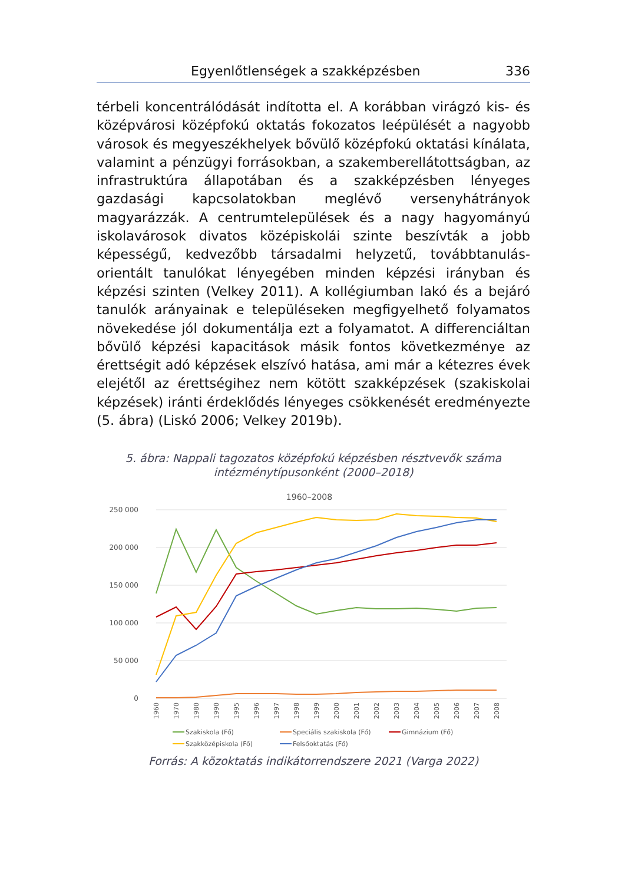Egyenlőtlenségek a szakképzésben 336
térbeli koncentrálódását indította el. A korábban virágzó kis- és középvárosi középfokú oktatás fokozatos leépülését a nagyobb városok és megyeszékhelyek bővülő középfokú oktatási kínálata, valamint a pénzügyi forrásokban, a szakemberellátottságban, az infrastruktúra állapotában és a szakképzésben lényeges gazdasági kapcsolatokban meglévő versenyhátrányok magyarázzák. A centrumtelepülések és a nagy hagyományú iskolavárosok divatos középiskolái szinte beszívták a jobb képességű, kedvezőbb társadalmi helyzetű, továbbtanulás-orientált tanulókat lényegében minden képzési irányban és képzési szinten (Velkey 2011). A kollégiumban lakó és a bejáró tanulók arányainak e településeken megfigyelhető folyamatos növekedése jól dokumentálja ezt a folyamatot. A differenciáltan bővülő képzési kapacitások másik fontos következménye az érettségit adó képzések elszívó hatása, ami már a kétezres évek elejétől az érettségihez nem kötött szakképzések (szakiskolai képzések) iránti érdeklődés lényeges csökkenését eredményezte (5. ábra) (Liskó 2006; Velkey 2019b).
5. ábra: Nappali tagozatos középfokú képzésben résztvevők száma
intézménytípusonként (2000–2018)
1960–2008
250 000
200 000
150 000
100 000
50 000
0
1960
1970
1980
1990
1995
1996
1997
1998
1999
2000
2001
2002
2003
2004
2005
2006
2007
2008
Szakiskola (Fő)
Speciális szakiskola (Fő)
Gimnázium (Fő)
Szakközépiskola (Fő)
Felsőoktatás (Fő)
Forrás: A közoktatás indikátorrendszere 2021 (Varga 2022)